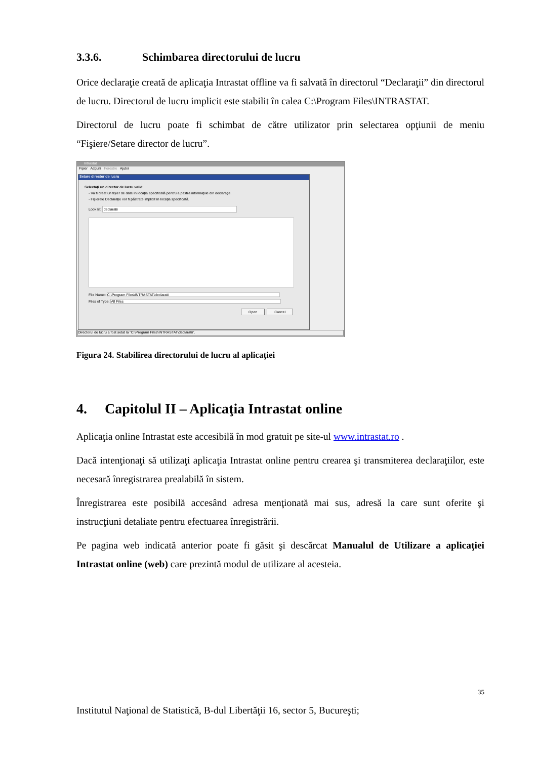3.3.6. Schimbarea directorului de lucru
Orice declaraţie creată de aplicaţia Intrastat offline va fi salvată în directorul “Declaraţii” din directorul de lucru. Directorul de lucru implicit este stabilit în calea C:\Program Files\INTRASTAT.
Directorul de lucru poate fi schimbat de către utilizator prin selectarea opţiunii de meniu “Fişiere/Setare director de lucru”.
Intrastat
Fişier Acţiuni Ferestre Ajutor
Setare director de lucru
Selectaţi un director de lucru valid:
- Va fi creat un fişier de date în locaţia specificată pentru a păstra informaţiile din declaraţie.
- Fişierele Declaraţie vor fi păstrate implicit în locaţia specificată.
Look In: declaratii
File Name: C:\Program Files\INTRASTAT\declaratii
Files of Type: All Files
Open Cancel
Directorul de lucru a fost setat la "C:\Program Files\INTRASTAT\declaratii".
Figura 24. Stabilirea directorului de lucru al aplicaţiei
4. Capitolul II – Aplicaţia Intrastat online
Aplicaţia online Intrastat este accesibilă în mod gratuit pe site-ul www.intrastat.ro .
Dacă intenţionaţi să utilizaţi aplicaţia Intrastat online pentru crearea şi transmiterea declaraţiilor, este necesară înregistrarea prealabilă în sistem.
Înregistrarea este posibilă accesând adresa menţionată mai sus, adresă la care sunt oferite şi instrucţiuni detaliate pentru efectuarea înregistrării.
Pe pagina web indicată anterior poate fi găsit şi descărcat Manualul de Utilizare a aplicaţiei Intrastat online (web) care prezintă modul de utilizare al acesteia.
35
Institutul Naţional de Statistică, B-dul Libertăţii 16, sector 5, Bucureşti;